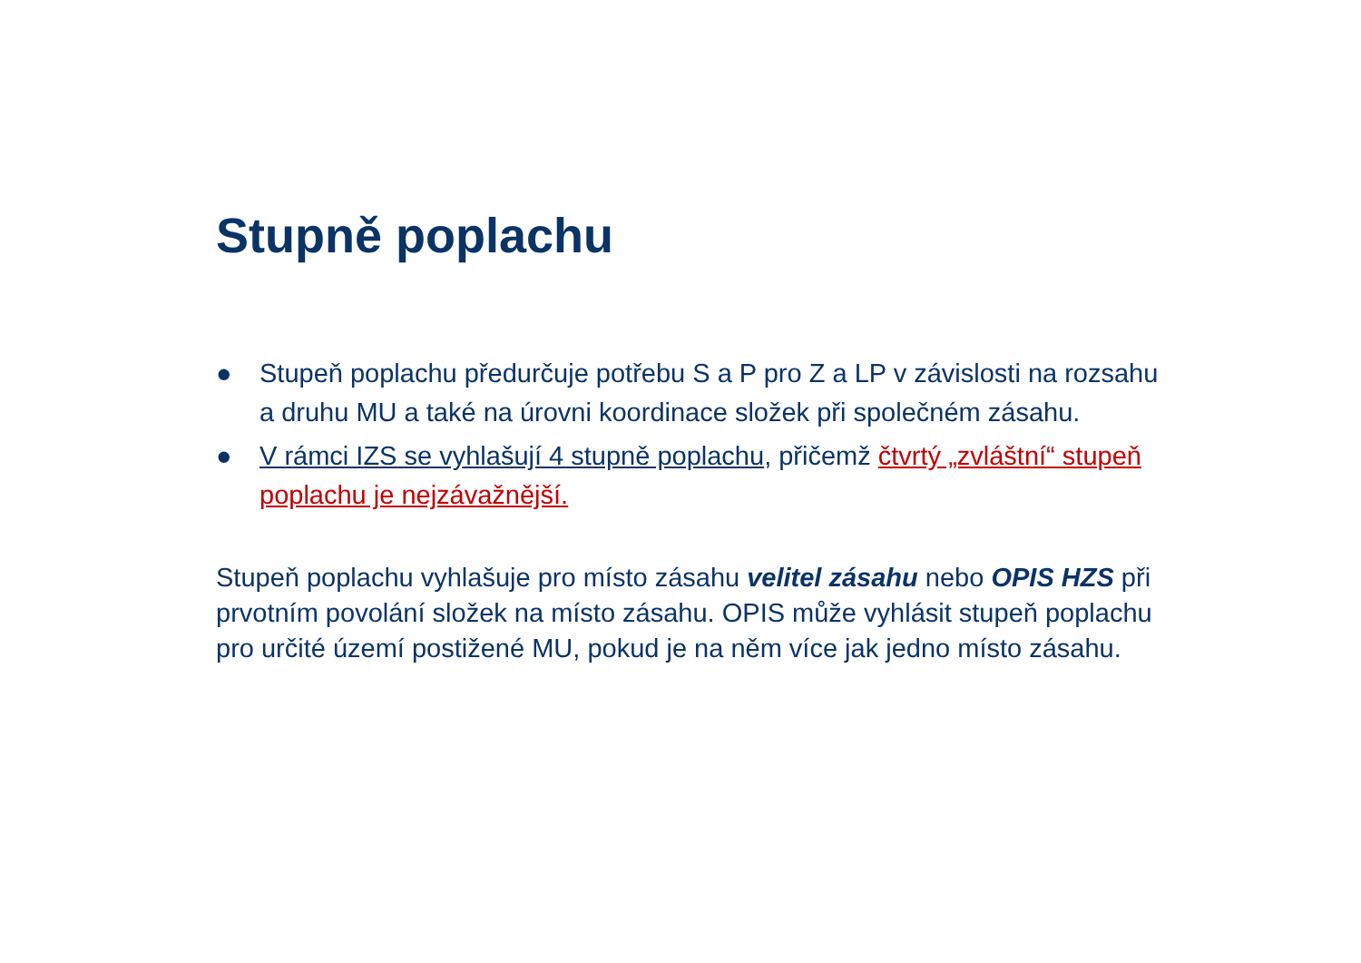Stupně poplachu
● Stupeň poplachu předurčuje potřebu S a P pro Z a LP v závislosti na rozsahu a druhu MU a také na úrovni koordinace složek při společném zásahu.
● V rámci IZS se vyhlašují 4 stupně poplachu, přičemž čtvrtý „zvláštní“ stupeň poplachu je nejzávažnější.
Stupeň poplachu vyhlašuje pro místo zásahu velitel zásahu nebo OPIS HZS při prvotním povolání složek na místo zásahu. OPIS může vyhlásit stupeň poplachu pro určité území postižené MU, pokud je na něm více jak jedno místo zásahu.